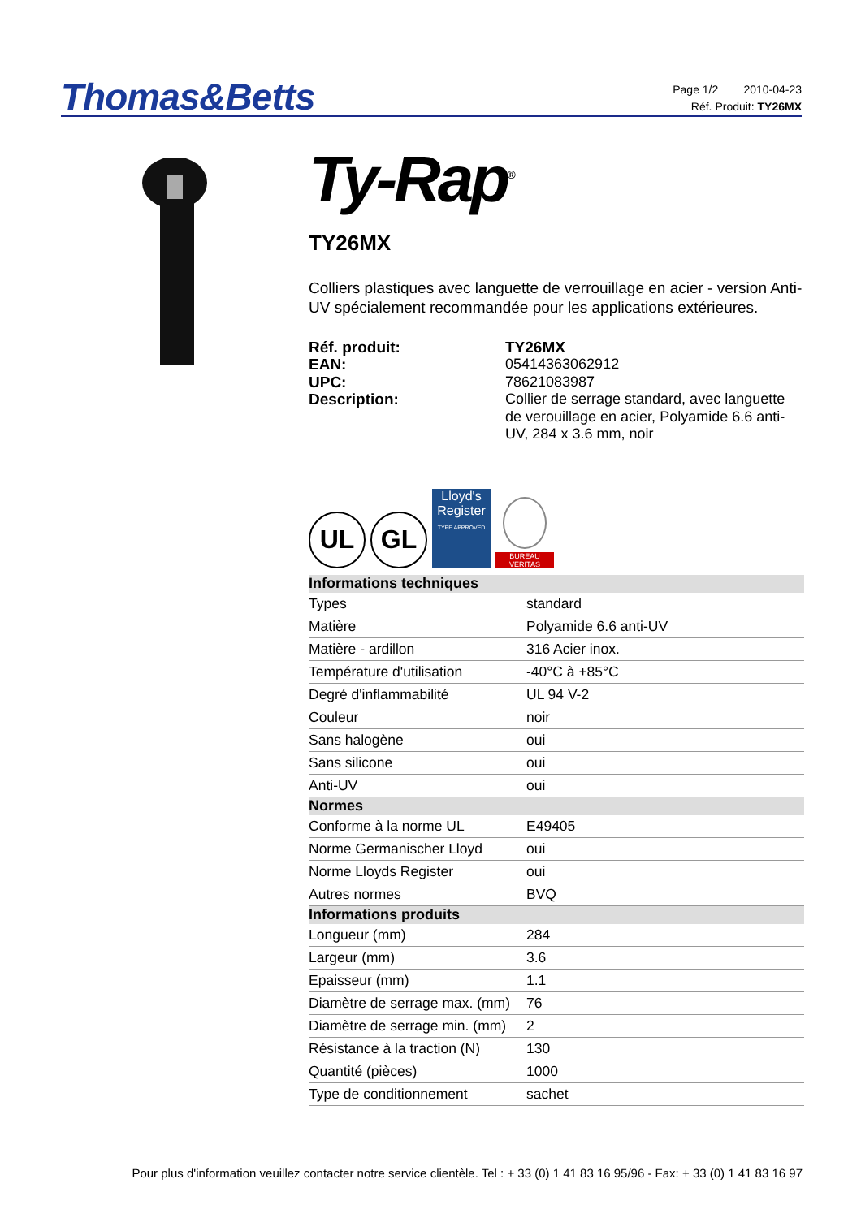Thomas&Betts
Page 1/2 2010-04-23
Réf. Produit: TY26MX
Ty-Rap<sup>®</sup>
TY26MX
Colliers plastiques avec languette de verrouillage en acier - version Anti-UV spécialement recommandée pour les applications extérieures.
Réf. produit: TY26MX EAN: 05414363062912 UPC: 78621083987 Description: Collier de serrage standard, avec languette de verouillage en acier, Polyamide 6.6 anti-UV, 284 x 3.6 mm, noir
UL
GL
Lloyd's Register
TYPE APPROVED
BUREAU VERITAS
| Informations techniques | |
| --- | --- |
| Types | standard |
| Matière | Polyamide 6.6 anti-UV |
| Matière - ardillon | 316 Acier inox. |
| Température d'utilisation | -40°C à +85°C |
| Degré d'inflammabilité | UL 94 V-2 |
| Couleur | noir |
| Sans halogène | oui |
| Sans silicone | oui |
| Anti-UV | oui |
| Normes | |
| Conforme à la norme UL | E49405 |
| Norme Germanischer Lloyd | oui |
| Norme Lloyds Register | oui |
| Autres normes | BVQ |
| Informations produits | |
| Longueur (mm) | 284 |
| Largeur (mm) | 3.6 |
| Epaisseur (mm) | 1.1 |
| Diamètre de serrage max. (mm) | 76 |
| Diamètre de serrage min. (mm) | 2 |
| Résistance à la traction (N) | 130 |
| Quantité (pièces) | 1000 |
| Type de conditionnement | sachet |
Pour plus d'information veuillez contacter notre service clientèle. Tel : + 33 (0) 1 41 83 16 95/96 - Fax: + 33 (0) 1 41 83 16 97